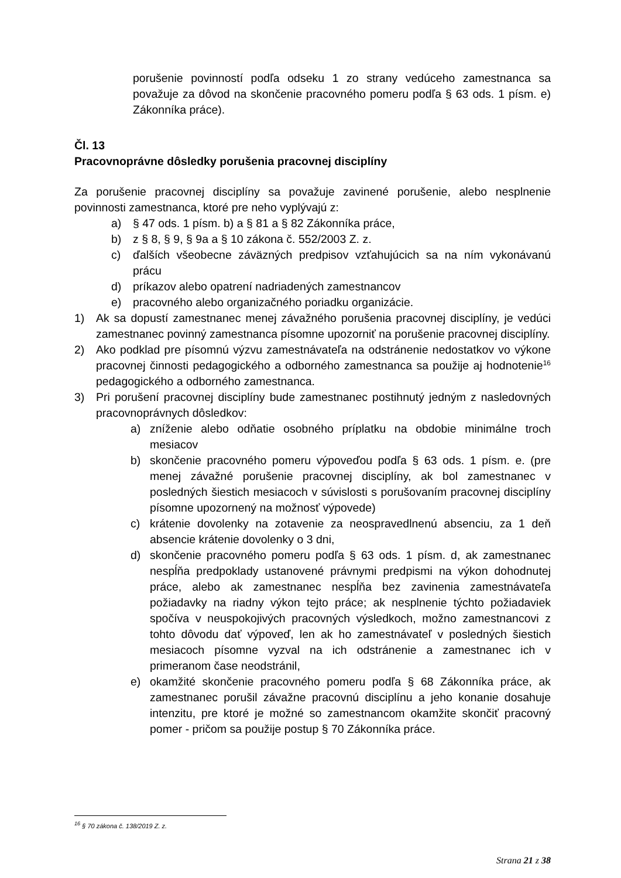porušenie povinností podľa odseku 1 zo strany vedúceho zamestnanca sa považuje za dôvod na skončenie pracovného pomeru podľa § 63 ods. 1 písm. e) Zákonníka práce).
Čl. 13
Pracovnoprávne dôsledky porušenia pracovnej disciplíny
Za porušenie pracovnej disciplíny sa považuje zavinené porušenie, alebo nesplnenie povinnosti zamestnanca, ktoré pre neho vyplývajú z:
a) § 47 ods. 1 písm. b) a § 81 a § 82 Zákonníka práce,
b) z § 8, § 9, § 9a a § 10 zákona č. 552/2003 Z. z.
c) ďalších všeobecne záväzných predpisov vzťahujúcich sa na ním vykonávanú prácu
d) príkazov alebo opatrení nadriadených zamestnancov
e) pracovného alebo organizačného poriadku organizácie.
1) Ak sa dopustí zamestnanec menej závažného porušenia pracovnej disciplíny, je vedúci zamestnanec povinný zamestnanca písomne upozorniť na porušenie pracovnej disciplíny.
2) Ako podklad pre písomnú výzvu zamestnávateľa na odstránenie nedostatkov vo výkone pracovnej činnosti pedagogického a odborného zamestnanca sa použije aj hodnotenie<sup>16</sup> pedagogického a odborného zamestnanca.
3) Pri porušení pracovnej disciplíny bude zamestnanec postihnutý jedným z nasledovných pracovnoprávnych dôsledkov:
a) zníženie alebo odňatie osobného príplatku na obdobie minimálne troch mesiacov
b) skončenie pracovného pomeru výpoveďou podľa § 63 ods. 1 písm. e. (pre menej závažné porušenie pracovnej disciplíny, ak bol zamestnanec v posledných šiestich mesiacoch v súvislosti s porušovaním pracovnej disciplíny písomne upozornený na možnosť výpovede)
c) krátenie dovolenky na zotavenie za neospravedlnenú absenciu, za 1 deň absencie krátenie dovolenky o 3 dni,
d) skončenie pracovného pomeru podľa § 63 ods. 1 písm. d, ak zamestnanec nespĺňa predpoklady ustanovené právnymi predpismi na výkon dohodnutej práce, alebo ak zamestnanec nespĺňa bez zavinenia zamestnávateľa požiadavky na riadny výkon tejto práce; ak nesplnenie týchto požiadaviek spočíva v neuspokojivých pracovných výsledkoch, možno zamestnancovi z tohto dôvodu dať výpoveď, len ak ho zamestnávateľ v posledných šiestich mesiacoch písomne vyzval na ich odstránenie a zamestnanec ich v primeranom čase neodstránil,
e) okamžité skončenie pracovného pomeru podľa § 68 Zákonníka práce, ak zamestnanec porušil závažne pracovnú disciplínu a jeho konanie dosahuje intenzitu, pre ktoré je možné so zamestnancom okamžite skončiť pracovný pomer - pričom sa použije postup § 70 Zákonníka práce.
<sup>16</sup> § 70 zákona č. 138/2019 Z. z.
Strana 21 z 38